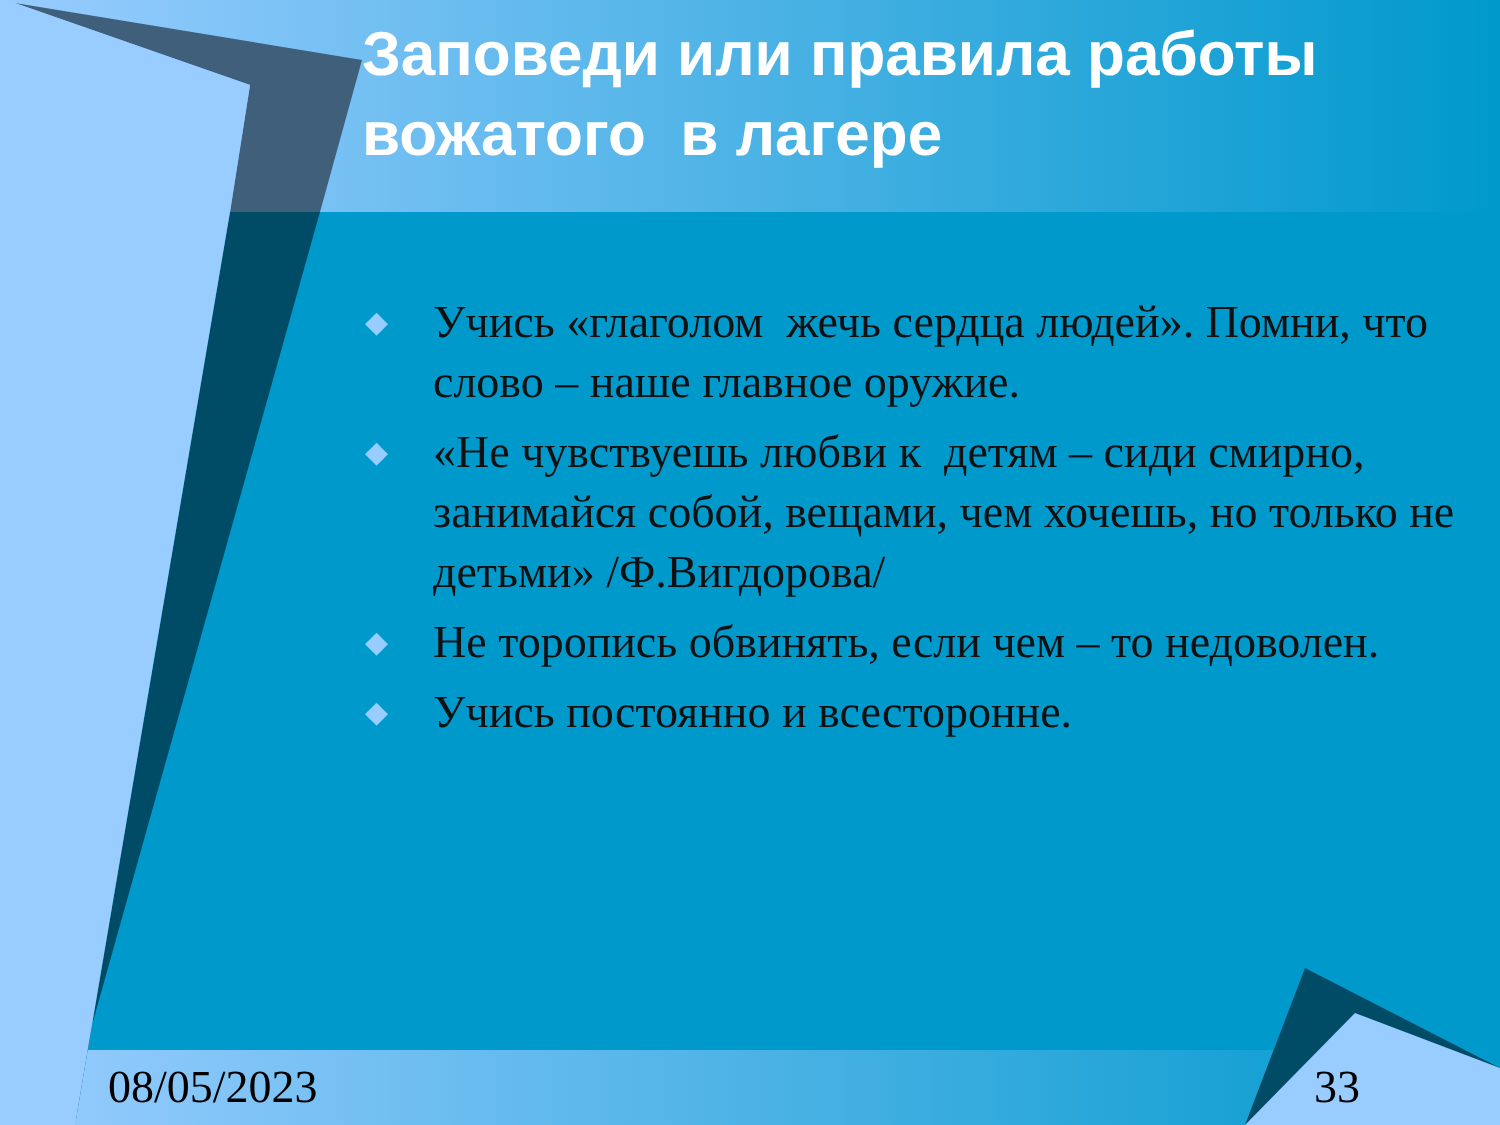Заповеди или правила работы вожатого в лагере
◆ Учись «глаголом жечь сердца людей». Помни, что слово – наше главное оружие.
◆ «Не чувствуешь любви к детям – сиди смирно, занимайся собой, вещами, чем хочешь, но только не детьми» /Ф.Вигдорова/
◆ Не торопись обвинять, если чем – то недоволен.
◆ Учись постоянно и всесторонне.
08/05/2023 33